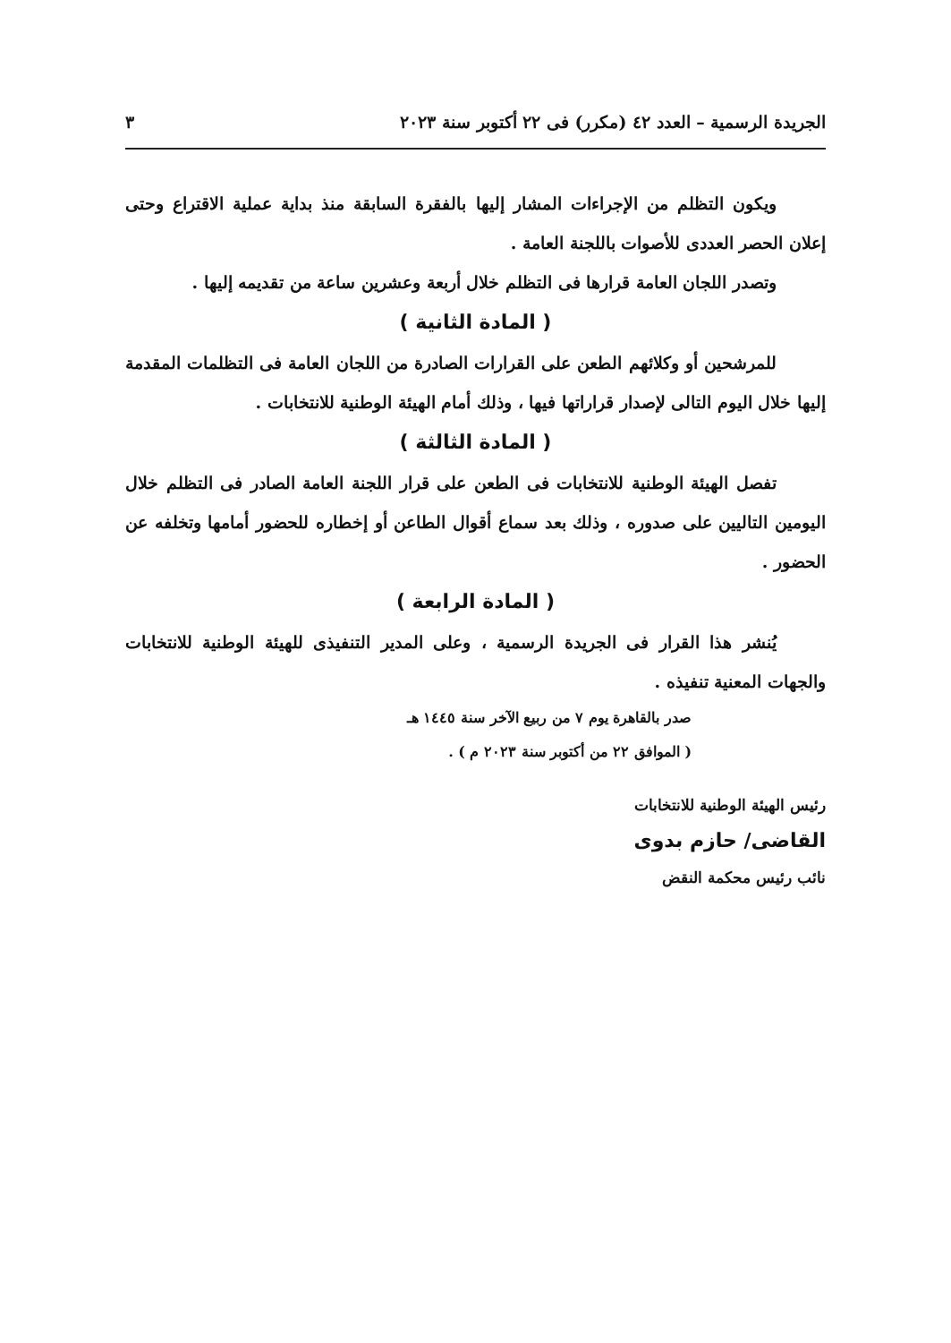الجريدة الرسمية – العدد ٤٢ (مكرر) فى ٢٢ أكتوبر سنة ٢٠٢٣ ٣
ويكون التظلم من الإجراءات المشار إليها بالفقرة السابقة منذ بداية عملية الاقتراع وحتى إعلان الحصر العددى للأصوات باللجنة العامة .
وتصدر اللجان العامة قرارها فى التظلم خلال أربعة وعشرين ساعة من تقديمه إليها .
( المادة الثانية )
للمرشحين أو وكلائهم الطعن على القرارات الصادرة من اللجان العامة فى التظلمات المقدمة إليها خلال اليوم التالى لإصدار قراراتها فيها ، وذلك أمام الهيئة الوطنية للانتخابات .
( المادة الثالثة )
تفصل الهيئة الوطنية للانتخابات فى الطعن على قرار اللجنة العامة الصادر فى التظلم خلال اليومين التاليين على صدوره ، وذلك بعد سماع أقوال الطاعن أو إخطاره للحضور أمامها وتخلفه عن الحضور .
( المادة الرابعة )
يُنشر هذا القرار فى الجريدة الرسمية ، وعلى المدير التنفيذى للهيئة الوطنية للانتخابات والجهات المعنية تنفيذه .
صدر بالقاهرة يوم ٧ من ربيع الآخر سنة ١٤٤٥ هـ
( الموافق ٢٢ من أكتوبر سنة ٢٠٢٣ م ) .
رئيس الهيئة الوطنية للانتخابات
القاضى/ حازم بدوى
نائب رئيس محكمة النقض